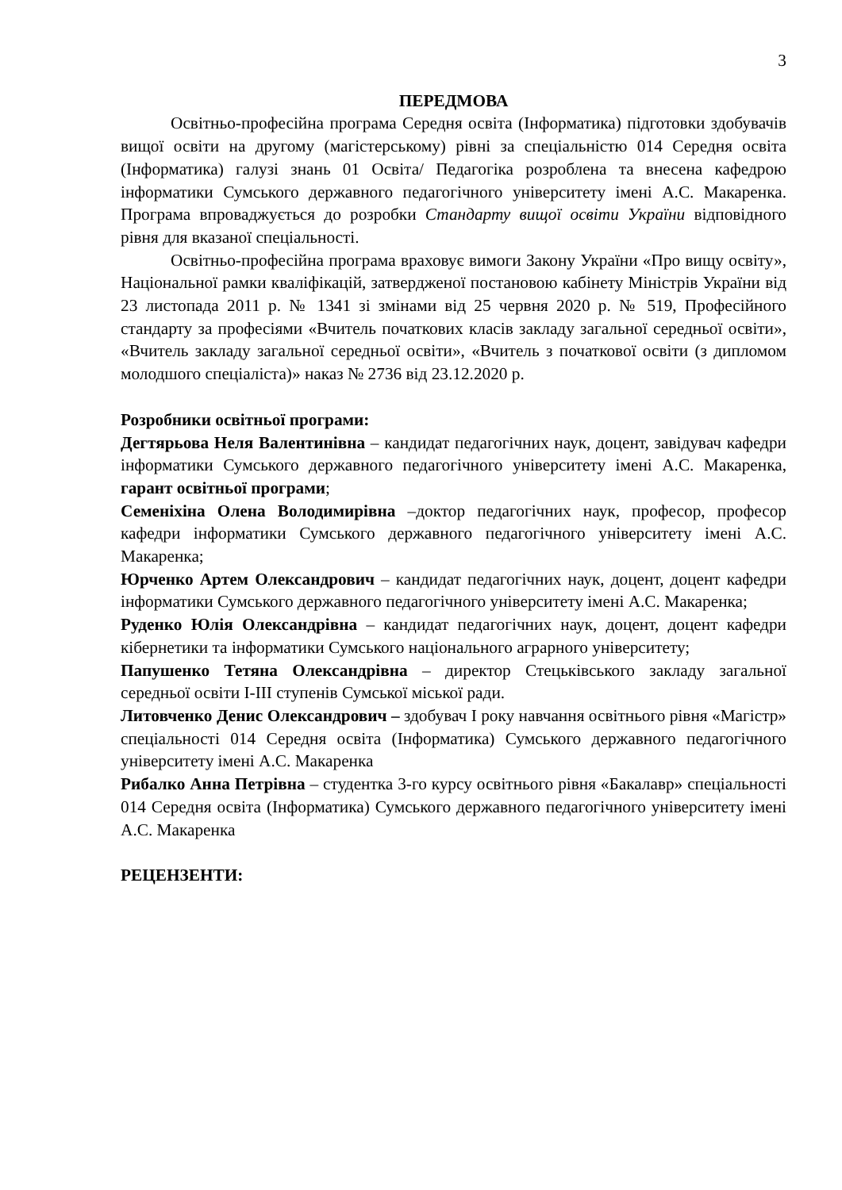3
ПЕРЕДМОВА
Освітньо-професійна програма Середня освіта (Інформатика) підготовки здобувачів вищої освіти на другому (магістерському) рівні за спеціальністю 014 Середня освіта (Інформатика) галузі знань 01 Освіта/ Педагогіка розроблена та внесена кафедрою інформатики Сумського державного педагогічного університету імені А.С. Макаренка. Програма впроваджується до розробки Стандарту вищої освіти України відповідного рівня для вказаної спеціальності.
Освітньо-професійна програма враховує вимоги Закону України «Про вищу освіту», Національної рамки кваліфікацій, затвердженої постановою кабінету Міністрів України від 23 листопада 2011 р. № 1341 зі змінами від 25 червня 2020 р. № 519, Професійного стандарту за професіями «Вчитель початкових класів закладу загальної середньої освіти», «Вчитель закладу загальної середньої освіти», «Вчитель з початкової освіти (з дипломом молодшого спеціаліста)» наказ № 2736 від 23.12.2020 р.
Розробники освітньої програми:
Дегтярьова Неля Валентинівна – кандидат педагогічних наук, доцент, завідувач кафедри інформатики Сумського державного педагогічного університету імені А.С. Макаренка, гарант освітньої програми;
Семеніхіна Олена Володимирівна –доктор педагогічних наук, професор, професор кафедри інформатики Сумського державного педагогічного університету імені А.С. Макаренка;
Юрченко Артем Олександрович – кандидат педагогічних наук, доцент, доцент кафедри інформатики Сумського державного педагогічного університету імені А.С. Макаренка;
Руденко Юлія Олександрівна – кандидат педагогічних наук, доцент, доцент кафедри кібернетики та інформатики Сумського національного аграрного університету;
Папушенко Тетяна Олександрівна – директор Стецьківського закладу загальної середньої освіти І-ІІІ ступенів Сумської міської ради.
Литовченко Денис Олександрович – здобувач І року навчання освітнього рівня «Магістр» спеціальності 014 Середня освіта (Інформатика) Сумського державного педагогічного університету імені А.С. Макаренка
Рибалко Анна Петрівна – студентка 3-го курсу освітнього рівня «Бакалавр» спеціальності 014 Середня освіта (Інформатика) Сумського державного педагогічного університету імені А.С. Макаренка
РЕЦЕНЗЕНТИ: